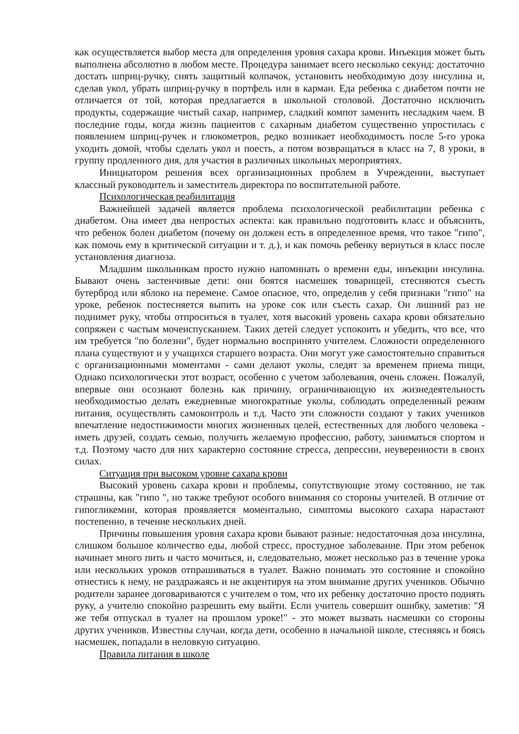как осуществляется выбор места для определения уровня сахара крови. Инъекция может быть выполнена абсолютно в любом месте. Процедура занимает всего несколько секунд: достаточно достать шприц-ручку, снять защитный колпачок, установить необходимую дозу инсулина и, сделав укол, убрать шприц-ручку в портфель или в карман. Еда ребенка с диабетом почти не отличается от той, которая предлагается в школьной столовой. Достаточно исключить продукты, содержащие чистый сахар, например, сладкий компот заменить несладким чаем. В последние годы, когда жизнь пациентов с сахарным диабетом существенно упростилась с появлением шприц-ручек и глюкометров, редко возникает необходимость после 5-го урока уходить домой, чтобы сделать укол и поесть, а потом возвращаться в класс на 7, 8 уроки, в группу продленного дня, для участия в различных школьных мероприятиях.
Инициатором решения всех организационных проблем в Учреждении, выступает классный руководитель и заместитель директора по воспитательной работе.
Психологическая реабилитация
Важнейшей задачей является проблема психологической реабилитации ребенка с диабетом. Она имеет два непростых аспекта: как правильно подготовить класс и объяснить, что ребенок болен диабетом (почему он должен есть в определенное время, что такое "гипо", как помочь ему в критической ситуации и т. д.), и как помочь ребенку вернуться в класс после установления диагноза.
Младшим школьникам просто нужно напоминать о времени еды, инъекции инсулина. Бывают очень застенчивые дети: они боятся насмешек товарищей, стесняются съесть бутерброд или яблоко на перемене. Самое опасное, что, определив у себя признаки "гипо" на уроке, ребенок постесняется выпить на уроке сок или съесть сахар. Он лишний раз не поднимет руку, чтобы отпроситься в туалет, хотя высокий уровень сахара крови обязательно сопряжен с частым мочеиспусканием. Таких детей следует успокоить и убедить, что все, что им требуется "по болезни", будет нормально воспринято учителем. Сложности определенного плана существуют и у учащихся старшего возраста. Они могут уже самостоятельно справиться с организационными моментами - сами делают уколы, следят за временем приема пищи, Однако психологически этот возраст, особенно с учетом заболевания, очень сложен. Пожалуй, впервые они осознают болезнь как причину, ограничивающую их жизнедеятельность необходимостью делать ежедневные многократные уколы, соблюдать определенный режим питания, осуществлять самоконтроль и т.д. Часто эти сложности создают у таких учеников впечатление недостижимости многих жизненных целей, естественных для любого человека - иметь друзей, создать семью, получить желаемую профессию, работу, заниматься спортом и т.д. Поэтому часто для них характерно состояние стресса, депрессии, неуверенности в своих силах.
Ситуация при высоком уровне сахара крови
Высокий уровень сахара крови и проблемы, сопутствующие этому состоянию, не так страшны, как "гипо ", но также требуют особого внимания со стороны учителей. В отличие от гипогликемии, которая проявляется моментально, симптомы высокого сахара нарастают постепенно, в течение нескольких дней.
Причины повышения уровня сахара крови бывают разные: недостаточная доза инсулина, слишком большое количество еды, любой стресс, простудное заболевание. При этом ребенок начинает много пить и часто мочиться, и, следовательно, может несколько раз в течение урока или нескольких уроков отпрашиваться в туалет. Важно понимать это состояние и спокойно отнестись к нему, не раздражаясь и не акцентируя на этом внимание других учеников. Обычно родители заранее договариваются с учителем о том, что их ребенку достаточно просто поднять руку, а учителю спокойно разрешить ему выйти. Если учитель совершит ошибку, заметив: "Я же тебя отпускал в туалет на прошлом уроке!" - это может вызвать насмешки со стороны других учеников. Известны случаи, когда дети, особенно в начальной школе, стесняясь и боясь насмешек, попадали в неловкую ситуацию.
Правила питания в школе